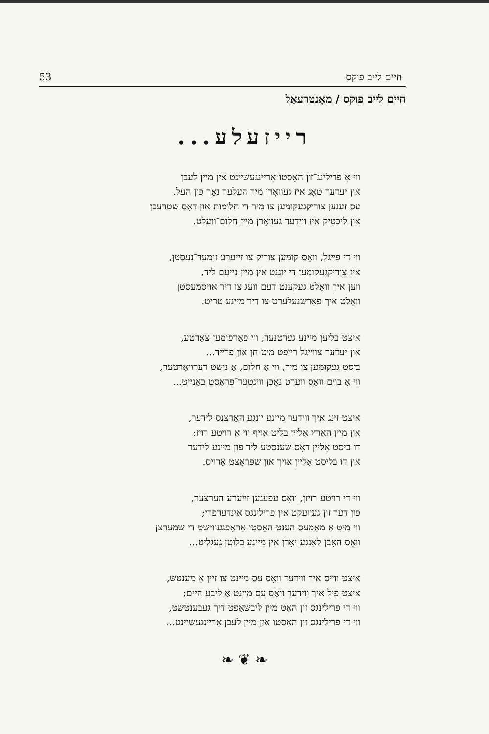53 חיים לייב פוקס
חיים לייב פוקס / מאָנטרעאַל
רייזעלע...
ווי אַ פרילינג־זון האָסטו אַריינגעשיינט אין מיין לעבן
און יעדער טאָג איז געוואָרן מיר העלער נאָך פון העל.
עס זענען צוריקגעקומען צו מיר די חלומות און דאָס שטרעבן
און ליכטיק איז ווידער געוואָרן מיין חלום־וועלט.
ווי די פייגל, וואָס קומען צוריק צו זייערע זומער־נעסטן,
איז צוריקגעקומען די יוגנט אין מיין נייעם ליד,
ווען איך וואָלט געקענט דעם וועג צו דיר אויסמעסטן
וואָלט איך פאַרשנעלערט צו דיר מיינע טריט.
איצט בליען מיינע גערטנער, ווי פאַרפומען צאַרטע,
און יעדער צווייגל רייפט מיט חן און פרייד...
ביסט געקומען צו מיר, ווי אַ חלום, אַ נישט דערוואַרטער,
ווי אַ בוים וואָס ווערט נאָכן ווינטער־פראָסט באַנייט...
איצט זינג איך ווידער מיינע יונגע האַרצנס לידער,
און מיין האַרץ אַליין בליט אויף ווי אַ רויטע רויז;
דו ביסט אַליין דאָס שענסטע ליד פון מיינע לידער
און דו בליסט אַליין אויך און שפּראָצט אַרויס.
ווי די רויטע רויזן, וואָס עפענען זייערע הערצער,
פון דער זון געוועקט אין פרילינגס אינדערפרי;
ווי מיט אַ מאַמעס הענט האָסטו אַראָפּגעווישט די שמערצן
וואָס האָבן לאַנגע יאָרן אין מיינע בלוטן געגליט...
איצט ווייס איך ווידער וואָס עס מיינט צו זיין אַ מענטש,
איצט פיל איך ווידער וואָס עס מיינט אַ ליבע היים;
ווי די פרילינגס זון האָט מיין ליבשאַפט דיך געבענטשט,
ווי די פרילינגס זון האָסטו אין מיין לעבן אַריינגעשיינט...
❧ ❦ ❧